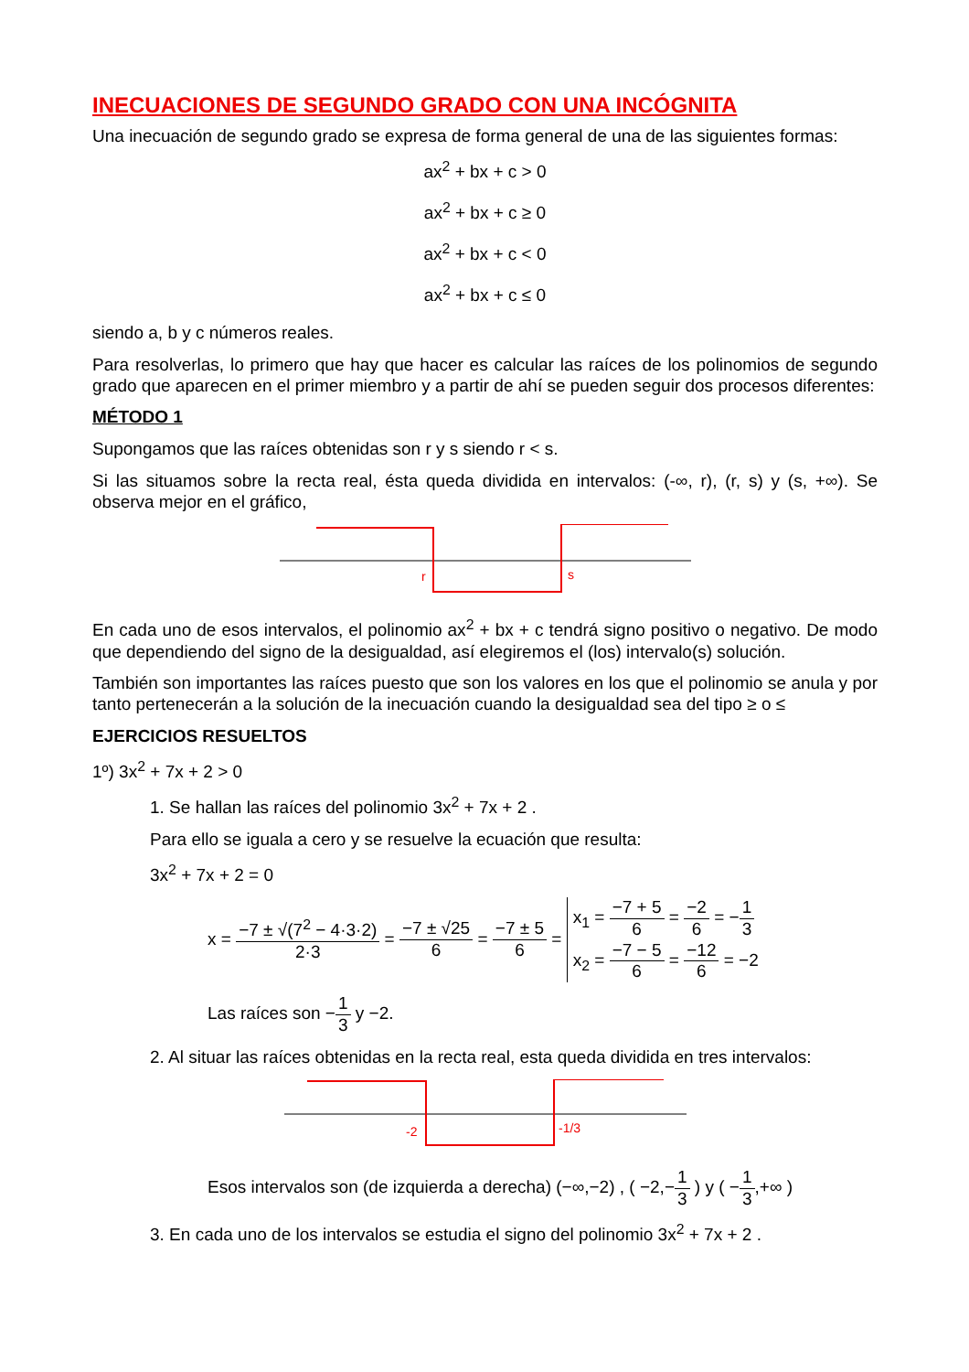INECUACIONES DE SEGUNDO GRADO CON UNA INCÓGNITA
Una inecuación de segundo grado se expresa de forma general de una de las siguientes formas:
ax<sup>2</sup> + bx + c > 0
ax<sup>2</sup> + bx + c ≥ 0
ax<sup>2</sup> + bx + c < 0
ax<sup>2</sup> + bx + c ≤ 0
siendo a, b y c números reales.
Para resolverlas, lo primero que hay que hacer es calcular las raíces de los polinomios de segundo grado que aparecen en el primer miembro y a partir de ahí se pueden seguir dos procesos diferentes:
MÉTODO 1
Supongamos que las raíces obtenidas son r y s siendo r < s.
Si las situamos sobre la recta real, ésta queda dividida en intervalos: (-∞, r), (r, s) y (s, +∞). Se observa mejor en el gráfico,
r
s
En cada uno de esos intervalos, el polinomio ax<sup>2</sup> + bx + c tendrá signo positivo o negativo. De modo que dependiendo del signo de la desigualdad, así elegiremos el (los) intervalo(s) solución.
También son importantes las raíces puesto que son los valores en los que el polinomio se anula y por tanto pertenecerán a la solución de la inecuación cuando la desigualdad sea del tipo ≥ o ≤
EJERCICIOS RESUELTOS
1º) 3x<sup>2</sup> + 7x + 2 > 0
1. Se hallan las raíces del polinomio 3x<sup>2</sup> + 7x + 2 .
Para ello se iguala a cero y se resuelve la ecuación que resulta:
3x<sup>2</sup> + 7x + 2 = 0
x = −7 ± √(7<sup>2</sup> − 4·3·2) 2·3 = −7 ± √25 6 = −7 ± 5 6 = x<sub>1</sub> = −7 + 5 6 = −2 6 = −1 3
x<sub>2</sub> = −7 − 5 6 = −12 6 = −2
Las raíces son −1 3 y −2.
2. Al situar las raíces obtenidas en la recta real, esta queda dividida en tres intervalos:
-2
-1/3
Esos intervalos son (de izquierda a derecha) (−∞,−2) , ( −2,−1 3 ) y ( −1 3,+∞ )
3. En cada uno de los intervalos se estudia el signo del polinomio 3x<sup>2</sup> + 7x + 2 .